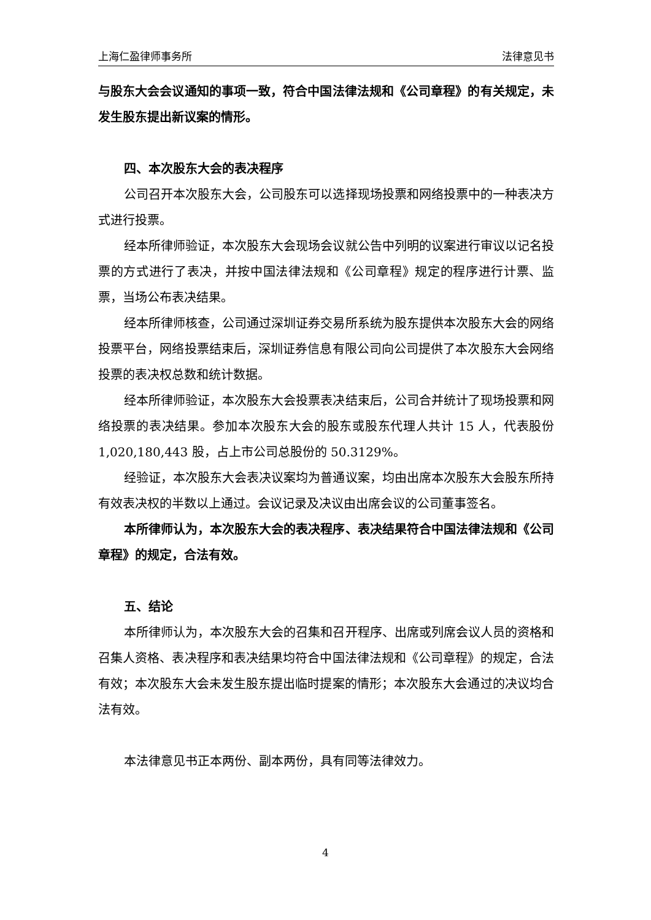上海仁盈律师事务所 法律意见书
与股东大会会议通知的事项一致，符合中国法律法规和《公司章程》的有关规定，未发生股东提出新议案的情形。
四、本次股东大会的表决程序
公司召开本次股东大会，公司股东可以选择现场投票和网络投票中的一种表决方式进行投票。
经本所律师验证，本次股东大会现场会议就公告中列明的议案进行审议以记名投票的方式进行了表决，并按中国法律法规和《公司章程》规定的程序进行计票、监票，当场公布表决结果。
经本所律师核查，公司通过深圳证券交易所系统为股东提供本次股东大会的网络投票平台，网络投票结束后，深圳证券信息有限公司向公司提供了本次股东大会网络投票的表决权总数和统计数据。
经本所律师验证，本次股东大会投票表决结束后，公司合并统计了现场投票和网络投票的表决结果。参加本次股东大会的股东或股东代理人共计 15 人，代表股份 1,020,180,443 股，占上市公司总股份的 50.3129%。
经验证，本次股东大会表决议案均为普通议案，均由出席本次股东大会股东所持有效表决权的半数以上通过。会议记录及决议由出席会议的公司董事签名。
本所律师认为，本次股东大会的表决程序、表决结果符合中国法律法规和《公司章程》的规定，合法有效。
五、结论
本所律师认为，本次股东大会的召集和召开程序、出席或列席会议人员的资格和召集人资格、表决程序和表决结果均符合中国法律法规和《公司章程》的规定，合法有效；本次股东大会未发生股东提出临时提案的情形；本次股东大会通过的决议均合法有效。
本法律意见书正本两份、副本两份，具有同等法律效力。
4